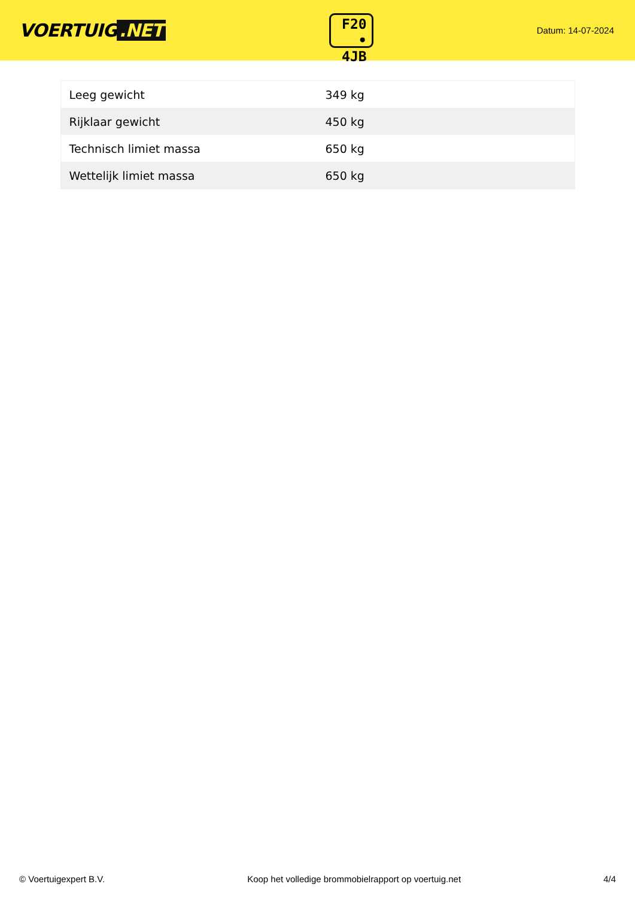VOERTUIG.NET
F20
• 4JB
Datum: 14-07-2024
| Leeg gewicht | 349 kg |
| Rijklaar gewicht | 450 kg |
| Technisch limiet massa | 650 kg |
| Wettelijk limiet massa | 650 kg |
© Voertuigexpert B.V. Koop het volledige brommobielrapport op voertuig.net 4/4